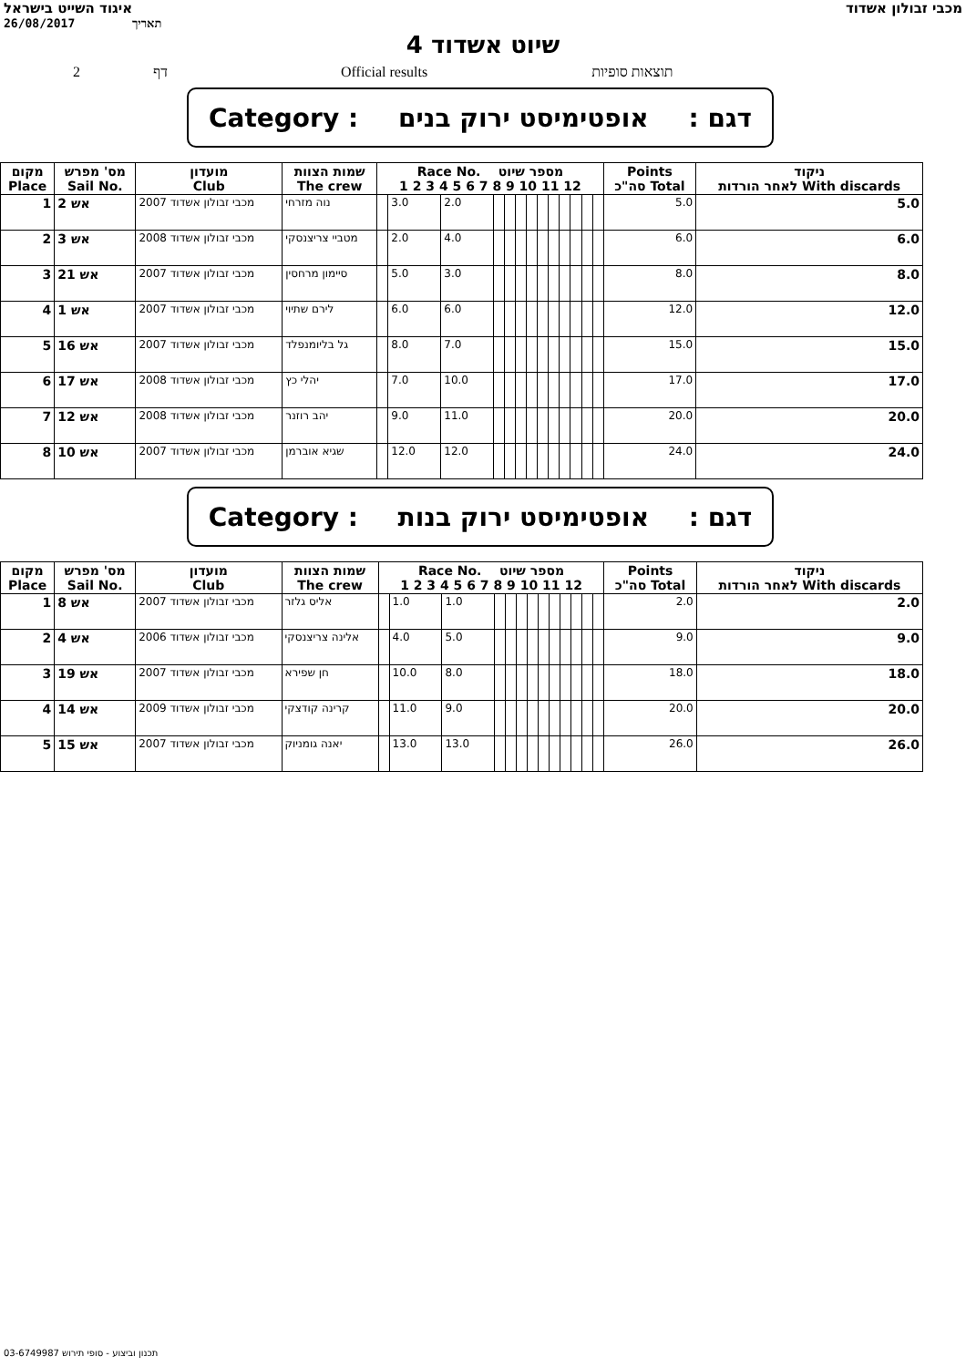איגוד השייט בישראל מכבי זבולון אשדוד
26/08/2017 תאריך
שיוט אשדוד 4
2 דף Official results תוצאות סופיות
Category : אופטימיסט ירוק בנים: דגם
| מקום Place | מס' מפרש Sail No. | מועדון Club | שמות הצוות The crew | Race No. מספר שיוט 1 2 3 4 5 6 7 8 9 10 11 12 | | | | | | | | | | | | | Points סה"כ Total | ניקוד לאחר הורדות With discards |
| --- | --- | --- | --- | --- | --- | --- | --- | --- | --- | --- | --- | --- | --- | --- | --- | --- | --- | --- |
| 1 | אש 2 | 2007 מכבי זבולון אשדוד | נוה מזרחי | | 3.0 | 2.0 | | | | | | | | | | | 5.0 | 5.0 |
| 2 | אש 3 | 2008 מכבי זבולון אשדוד | מטביי צריצנסקי | | 2.0 | 4.0 | | | | | | | | | | | 6.0 | 6.0 |
| 3 | אש 21 | 2007 מכבי זבולון אשדוד | סיימון מרחסין | | 5.0 | 3.0 | | | | | | | | | | | 8.0 | 8.0 |
| 4 | אש 1 | 2007 מכבי זבולון אשדוד | לירם שתיוי | | 6.0 | 6.0 | | | | | | | | | | | 12.0 | 12.0 |
| 5 | אש 16 | 2007 מכבי זבולון אשדוד | גל בליומנפלד | | 8.0 | 7.0 | | | | | | | | | | | 15.0 | 15.0 |
| 6 | אש 17 | 2008 מכבי זבולון אשדוד | יהלי כץ | | 7.0 | 10.0 | | | | | | | | | | | 17.0 | 17.0 |
| 7 | אש 12 | 2008 מכבי זבולון אשדוד | יהב רוזנר | | 9.0 | 11.0 | | | | | | | | | | | 20.0 | 20.0 |
| 8 | אש 10 | 2007 מכבי זבולון אשדוד | שגיא אוברמן | | 12.0 | 12.0 | | | | | | | | | | | 24.0 | 24.0 |
Category : אופטימיסט ירוק בנות: דגם
| מקום Place | מס' מפרש Sail No. | מועדון Club | שמות הצוות The crew | Race No. מספר שיוט 1 2 3 4 5 6 7 8 9 10 11 12 | | | | | | | | | | | | | Points סה"כ Total | ניקוד לאחר הורדות With discards |
| --- | --- | --- | --- | --- | --- | --- | --- | --- | --- | --- | --- | --- | --- | --- | --- | --- | --- | --- |
| 1 | אש 8 | 2007 מכבי זבולון אשדוד | אליס גלזר | | 1.0 | 1.0 | | | | | | | | | | | 2.0 | 2.0 |
| 2 | אש 4 | 2006 מכבי זבולון אשדוד | אלינה צריצנסקי | | 4.0 | 5.0 | | | | | | | | | | | 9.0 | 9.0 |
| 3 | אש 19 | 2007 מכבי זבולון אשדוד | חן שפירא | | 10.0 | 8.0 | | | | | | | | | | | 18.0 | 18.0 |
| 4 | אש 14 | 2009 מכבי זבולון אשדוד | קרינה קודצקי | | 11.0 | 9.0 | | | | | | | | | | | 20.0 | 20.0 |
| 5 | אש 15 | 2007 מכבי זבולון אשדוד | יאנה גומניוק | | 13.0 | 13.0 | | | | | | | | | | | 26.0 | 26.0 |
תכנון וביצוע - סופי תירוש 03-6749987